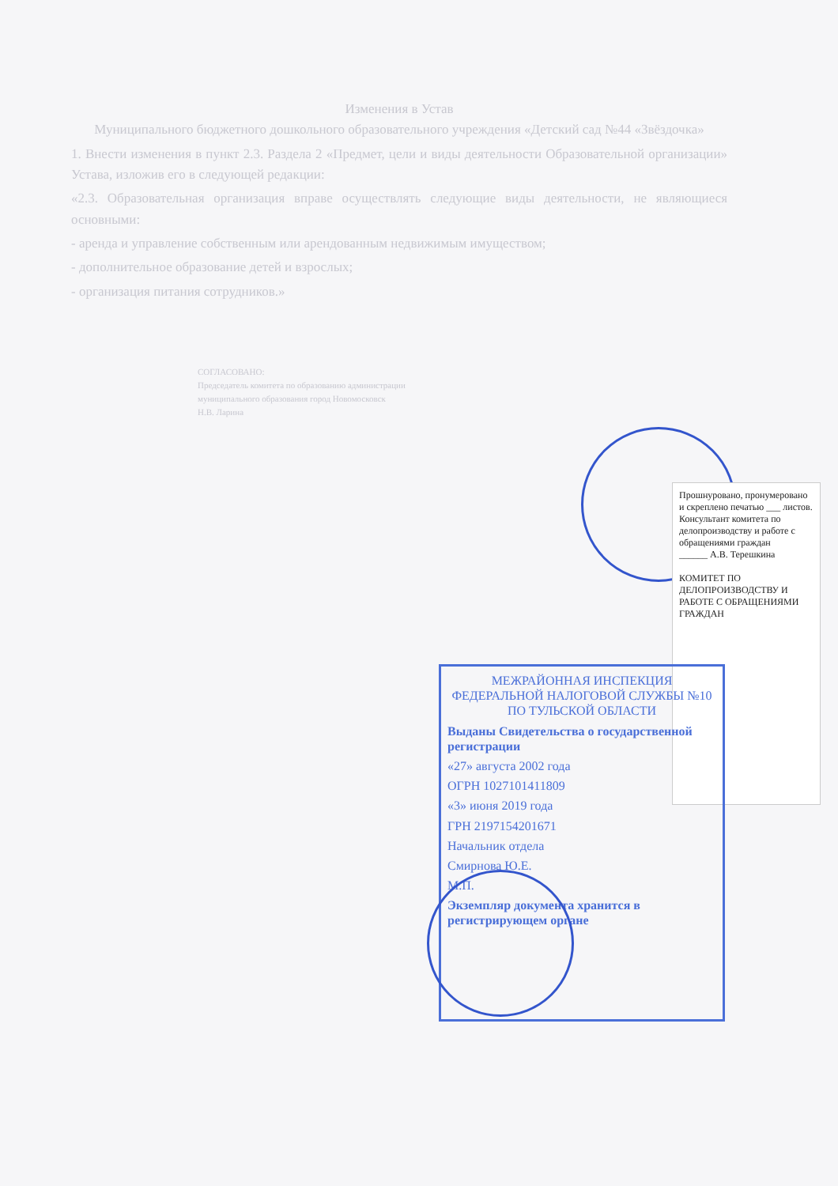Изменения в Устав
Муниципального бюджетного дошкольного образовательного учреждения «Детский сад №44 «Звёздочка»
1. Внести изменения в пункт 2.3. Раздела 2 «Предмет, цели и виды деятельности Образовательной организации» Устава, изложив его в следующей редакции:
«2.3. Образовательная организация вправе осуществлять следующие виды деятельности, не являющиеся основными:
- аренда и управление собственным или арендованным недвижимым имуществом;
- дополнительное образование детей и взрослых;
- организация питания сотрудников.»
СОГЛАСОВАНО:
Председатель комитета по образованию администрации муниципального образования город Новомосковск
Н.В. Ларина
Прошнуровано, пронумеровано и скреплено печатью ___ листов.
Консультант комитета по делопроизводству и работе с обращениями граждан
______ А.В. Терешкина
КОМИТЕТ ПО ДЕЛОПРОИЗВОДСТВУ И РАБОТЕ С ОБРАЩЕНИЯМИ ГРАЖДАН
МЕЖРАЙОННАЯ ИНСПЕКЦИЯ ФЕДЕРАЛЬНОЙ НАЛОГОВОЙ СЛУЖБЫ №10 ПО ТУЛЬСКОЙ ОБЛАСТИ
Выданы Свидетельства о государственной регистрации
«27» августа 2002 года
ОГРН 1027101411809
«3» июня 2019 года
ГРН 2197154201671
Начальник отдела
Смирнова Ю.Е.
М.П.
Экземпляр документа хранится в регистрирующем органе